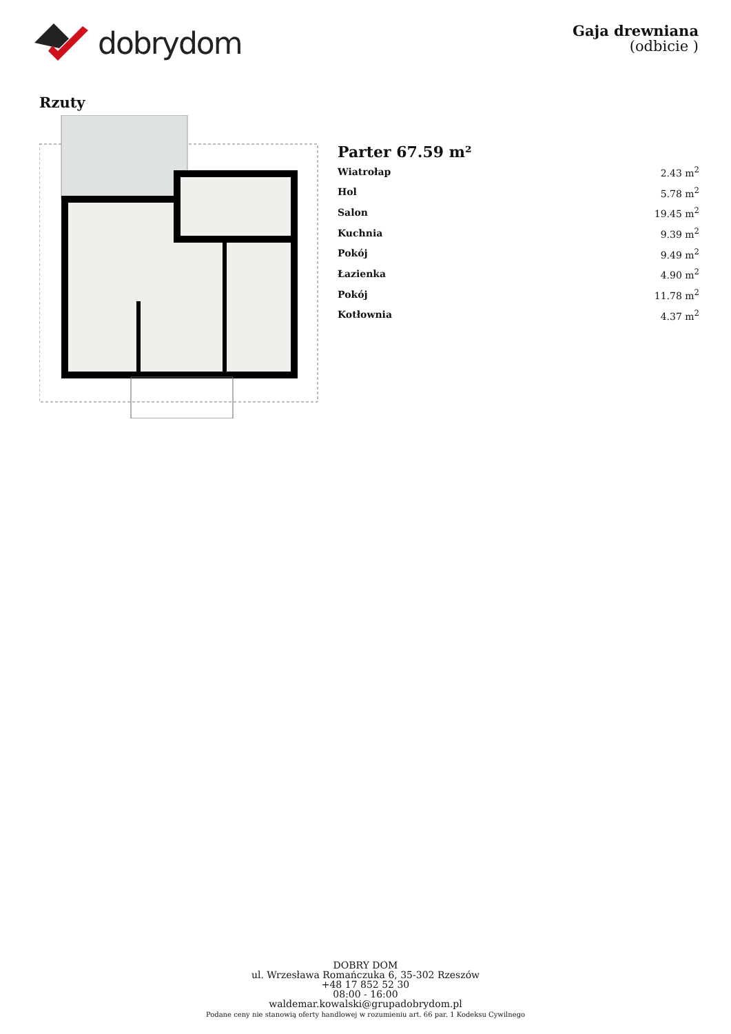dobrydom
Gaja drewniana
(odbicie )
Rzuty
Parter 67.59 m²
| Wiatrołap | 2.43 m<sup>2</sup> |
| Hol | 5.78 m<sup>2</sup> |
| Salon | 19.45 m<sup>2</sup> |
| Kuchnia | 9.39 m<sup>2</sup> |
| Pokój | 9.49 m<sup>2</sup> |
| Łazienka | 4.90 m<sup>2</sup> |
| Pokój | 11.78 m<sup>2</sup> |
| Kotłownia | 4.37 m<sup>2</sup> |
DOBRY DOM
ul. Wrzesława Romańczuka 6, 35-302 Rzeszów
+48 17 852 52 30
08:00 - 16:00
waldemar.kowalski@grupadobrydom.pl
Podane ceny nie stanowią oferty handlowej w rozumieniu art. 66 par. 1 Kodeksu Cywilnego